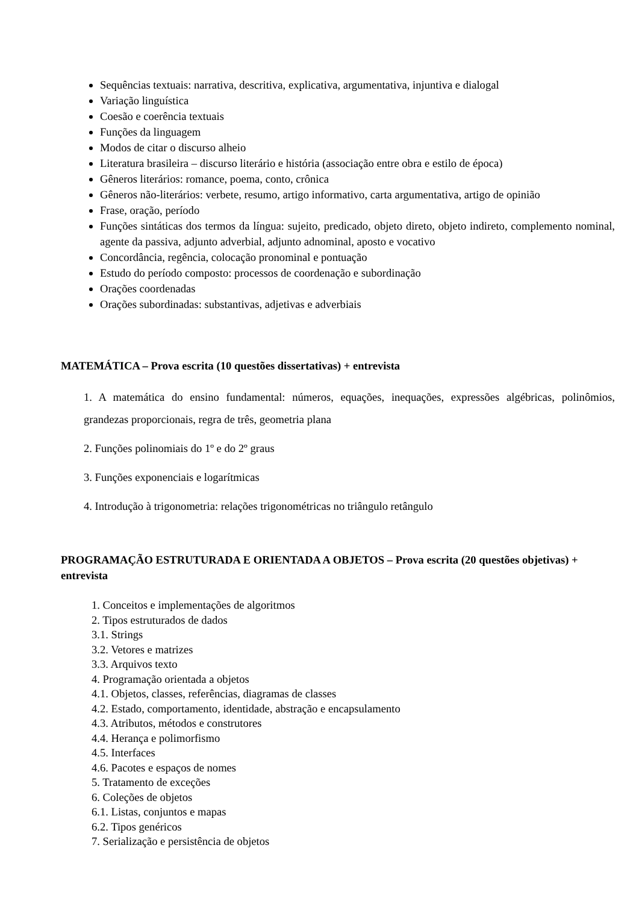Sequências textuais: narrativa, descritiva, explicativa, argumentativa, injuntiva e dialogal
Variação linguística
Coesão e coerência textuais
Funções da linguagem
Modos de citar o discurso alheio
Literatura brasileira – discurso literário e história (associação entre obra e estilo de época)
Gêneros literários: romance, poema, conto, crônica
Gêneros não-literários: verbete, resumo, artigo informativo, carta argumentativa, artigo de opinião
Frase, oração, período
Funções sintáticas dos termos da língua: sujeito, predicado, objeto direto, objeto indireto, complemento nominal, agente da passiva, adjunto adverbial, adjunto adnominal, aposto e vocativo
Concordância, regência, colocação pronominal e pontuação
Estudo do período composto: processos de coordenação e subordinação
Orações coordenadas
Orações subordinadas: substantivas, adjetivas e adverbiais
MATEMÁTICA – Prova escrita (10 questões dissertativas) + entrevista
1. A matemática do ensino fundamental: números, equações, inequações, expressões algébricas, polinômios, grandezas proporcionais, regra de três, geometria plana
2. Funções polinomiais do 1º e do 2º graus
3. Funções exponenciais e logarítmicas
4. Introdução à trigonometria: relações trigonométricas no triângulo retângulo
PROGRAMAÇÃO ESTRUTURADA E ORIENTADA A OBJETOS – Prova escrita (20 questões objetivas) + entrevista
1. Conceitos e implementações de algoritmos
2. Tipos estruturados de dados
3.1. Strings
3.2. Vetores e matrizes
3.3. Arquivos texto
4. Programação orientada a objetos
4.1. Objetos, classes, referências, diagramas de classes
4.2. Estado, comportamento, identidade, abstração e encapsulamento
4.3. Atributos, métodos e construtores
4.4. Herança e polimorfismo
4.5. Interfaces
4.6. Pacotes e espaços de nomes
5. Tratamento de exceções
6. Coleções de objetos
6.1. Listas, conjuntos e mapas
6.2. Tipos genéricos
7. Serialização e persistência de objetos